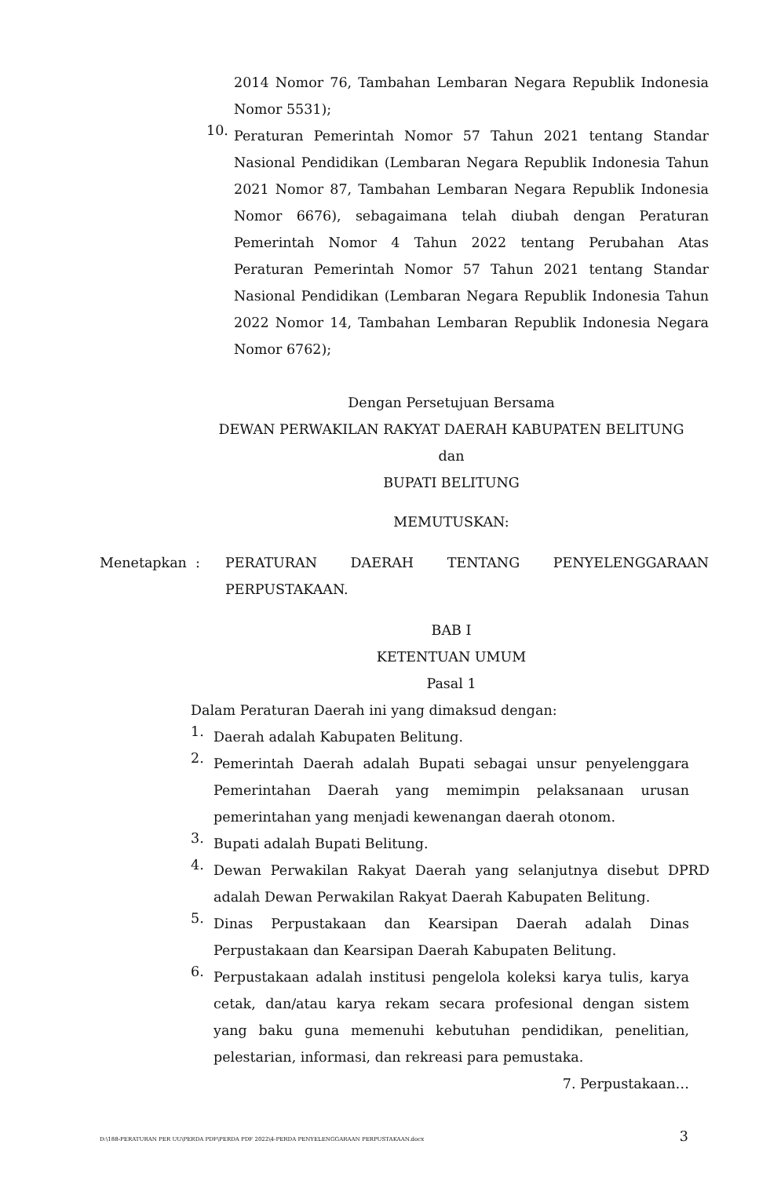2014 Nomor 76, Tambahan Lembaran Negara Republik Indonesia Nomor 5531);
10.
Peraturan Pemerintah Nomor 57 Tahun 2021 tentang Standar Nasional Pendidikan (Lembaran Negara Republik Indonesia Tahun 2021 Nomor 87, Tambahan Lembaran Negara Republik Indonesia Nomor 6676), sebagaimana telah diubah dengan Peraturan Pemerintah Nomor 4 Tahun 2022 tentang Perubahan Atas Peraturan Pemerintah Nomor 57 Tahun 2021 tentang Standar Nasional Pendidikan (Lembaran Negara Republik Indonesia Tahun 2022 Nomor 14, Tambahan Lembaran Republik Indonesia Negara Nomor 6762);
Dengan Persetujuan Bersama
DEWAN PERWAKILAN RAKYAT DAERAH KABUPATEN BELITUNG
dan
BUPATI BELITUNG
MEMUTUSKAN:
Menetapkan : PERATURAN DAERAH TENTANG PENYELENGGARAAN PERPUSTAKAAN.
BAB I
KETENTUAN UMUM
Pasal 1
Dalam Peraturan Daerah ini yang dimaksud dengan:
1.
Daerah adalah Kabupaten Belitung.
2.
Pemerintah Daerah adalah Bupati sebagai unsur penyelenggara Pemerintahan Daerah yang memimpin pelaksanaan urusan pemerintahan yang menjadi kewenangan daerah otonom.
3.
Bupati adalah Bupati Belitung.
4.
Dewan Perwakilan Rakyat Daerah yang selanjutnya disebut DPRD adalah Dewan Perwakilan Rakyat Daerah Kabupaten Belitung.
5.
Dinas Perpustakaan dan Kearsipan Daerah adalah Dinas Perpustakaan dan Kearsipan Daerah Kabupaten Belitung.
6.
Perpustakaan adalah institusi pengelola koleksi karya tulis, karya cetak, dan/atau karya rekam secara profesional dengan sistem yang baku guna memenuhi kebutuhan pendidikan, penelitian, pelestarian, informasi, dan rekreasi para pemustaka.
7. Perpustakaan…
D:\188-PERATURAN PER UU\PERDA PDF\PERDA PDF 2022\4-PERDA PENYELENGGARAAN PERPUSTAKAAN.docx 3